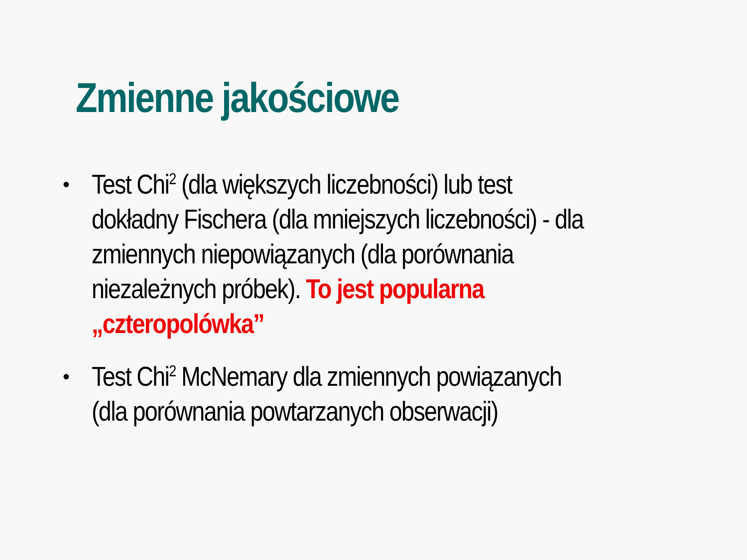Zmienne jakościowe
• Test Chi<sup>2</sup> (dla większych liczebności) lub test dokładny Fischera (dla mniejszych liczebności) - dla zmiennych niepowiązanych (dla porównania niezależnych próbek). To jest popularna „czteropolówka”
• Test Chi<sup>2</sup> McNemary dla zmiennych powiązanych (dla porównania powtarzanych obserwacji)